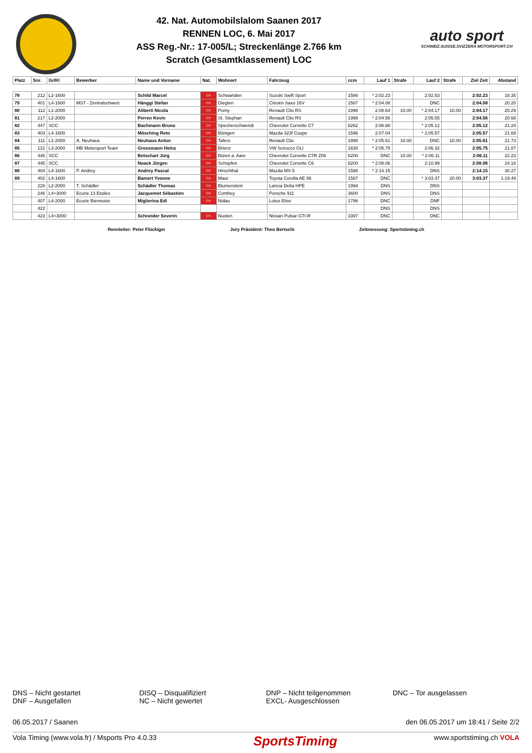42. Nat. Automobilslalom Saanen 2017
RENNEN LOC, 6. Mai 2017
ASS Reg.-Nr.: 17-005/L; Streckenlänge 2.766 km
Scratch (Gesamtklassement) LOC
auto sport
SCHWEIZ.SUISSE.SVIZZERA MOTORSPORT.CH
| Platz | Snr. | Gr/Kl | Bewerber | Name und Vorname | Nat. | Wohnort | Fahrzeug | ccm | Lauf 1 | Strafe | Lauf 2 | Strafe | Ziel Zeit | Abstand |
| --- | --- | --- | --- | --- | --- | --- | --- | --- | --- | --- | --- | --- | --- | --- |
| 78 | 212 | L2-1600 | | Schild Marcel | CH | Schwanden | Suzuki Swift Sport | 1586 | * 2:02.23 | | 2:02.53 | | 2:02.23 | 18.35 |
| 79 | 401 | L4-1600 | MST - Zentralschweiz | Hänggi Stefan | CH | Diegten | Citroën Saxo 16V | 1587 | * 2:04.08 | | DNC | | 2:04.08 | 20.20 |
| 80 | 112 | L1-2000 | | Aliberti Nicola | CH | Pomy | Renault Clio RS | 1998 | 2:08.64 | 10.00 | * 2:04.17 | 10.00 | 2:04.17 | 20.29 |
| 81 | 217 | L2-2000 | | Perren Kevin | CH | St. Stephan | Renault Clio RS | 1998 | * 2:04.56 | | 2:05.55 | | 2:04.56 | 20.68 |
| 82 | 447 | SCC | | Bachmann Bruno | CH | Specherschwendi | Chevrolet Corvette C7 | 6262 | 2:06.88 | | * 2:05.12 | | 2:05.12 | 21.24 |
| 83 | 403 | L4-1600 | | Mösching Reto | CH | Bönigen | Mazda 323f Coupe | 1596 | 2:07.04 | | * 2:05.57 | | 2:05.57 | 21.69 |
| 84 | 111 | L1-2000 | A. Neuhaus | Neuhaus Anton | CH | Tafers | Renault Clio | 1998 | * 2:05.61 | 10.00 | DNC | 10.00 | 2:05.61 | 21.73 |
| 85 | 131 | L3-2000 | MB Motorsport Team | Grossmann Heinz | CH | Brienz | VW Scirocco GLI | 1630 | * 2:05.75 | | 2:06.32 | | 2:05.75 | 21.87 |
| 86 | 446 | SCC | | Betschart Jürg | CH | Büren a. Aare | Chevrolet Corvette C7R Z06 | 6200 | DNC | 10.00 | * 2:06.11 | | 2:06.11 | 22.23 |
| 87 | 445 | SCC | | Noack Jürgen | CH | Schüpfen | Chevrolet Corvette C6 | 6200 | * 2:08.06 | | 2:10.99 | | 2:08.06 | 24.18 |
| 88 | 404 | L4-1600 | P. Andrey | Andrey Pascal | CH | Hirschthal | Mazda MX-5 | 1598 | * 2:14.15 | | DNS | | 2:14.15 | 30.27 |
| 89 | 402 | L4-1600 | | Bamert Yvonne | CH | Maur | Toyota Corolla AE 86 | 1587 | DNC | | * 3:03.37 | 20.00 | 3:03.37 | 1:19.49 |
| | 228 | L2-2000 | T. Schädler | Schädler Thomas | CH | Blumenstein | Lancia Delta HPE | 1994 | DNS | | DNS | | | |
| | 246 | L4+3000 | Ecurie 13 Etoiles | Jacquemet Sébastien | CH | Conthey | Porsche 911 | 3600 | DNS | | DNS | | | |
| | 407 | L4-2000 | Ecurie Biennoise | Miglierina Edi | CH | Nidau | Lotus Elise | 1796 | DNC | | DNF | | | |
| | 422 | | | | | | | | DNS | | DNS | | | |
| | 423 | L4+3000 | | Schneider Severin | CH | Nuolen | Nissan Pulsar GTI-R | 3397 | DNC | | DNC | | | |
Rennleiter: Peter Flückiger Jury Präsident: Theo Bertschi Zeitmessung: Sportstiming.ch
DNS – Nicht gestartet
DNF – Ausgefallen
DISQ – Disqualifiziert
NC – Nicht gewertet
DNP – Nicht teilgenommen
EXCL- Ausgeschlossen
DNC – Tor ausgelassen
06.05.2017 / Saanen den 06.05.2017 um 18:41 / Seite 2/2
Vola Timing (www.vola.fr) / Msports Pro 4.0.33 SportsTiming www.sportstiming.ch VOLA